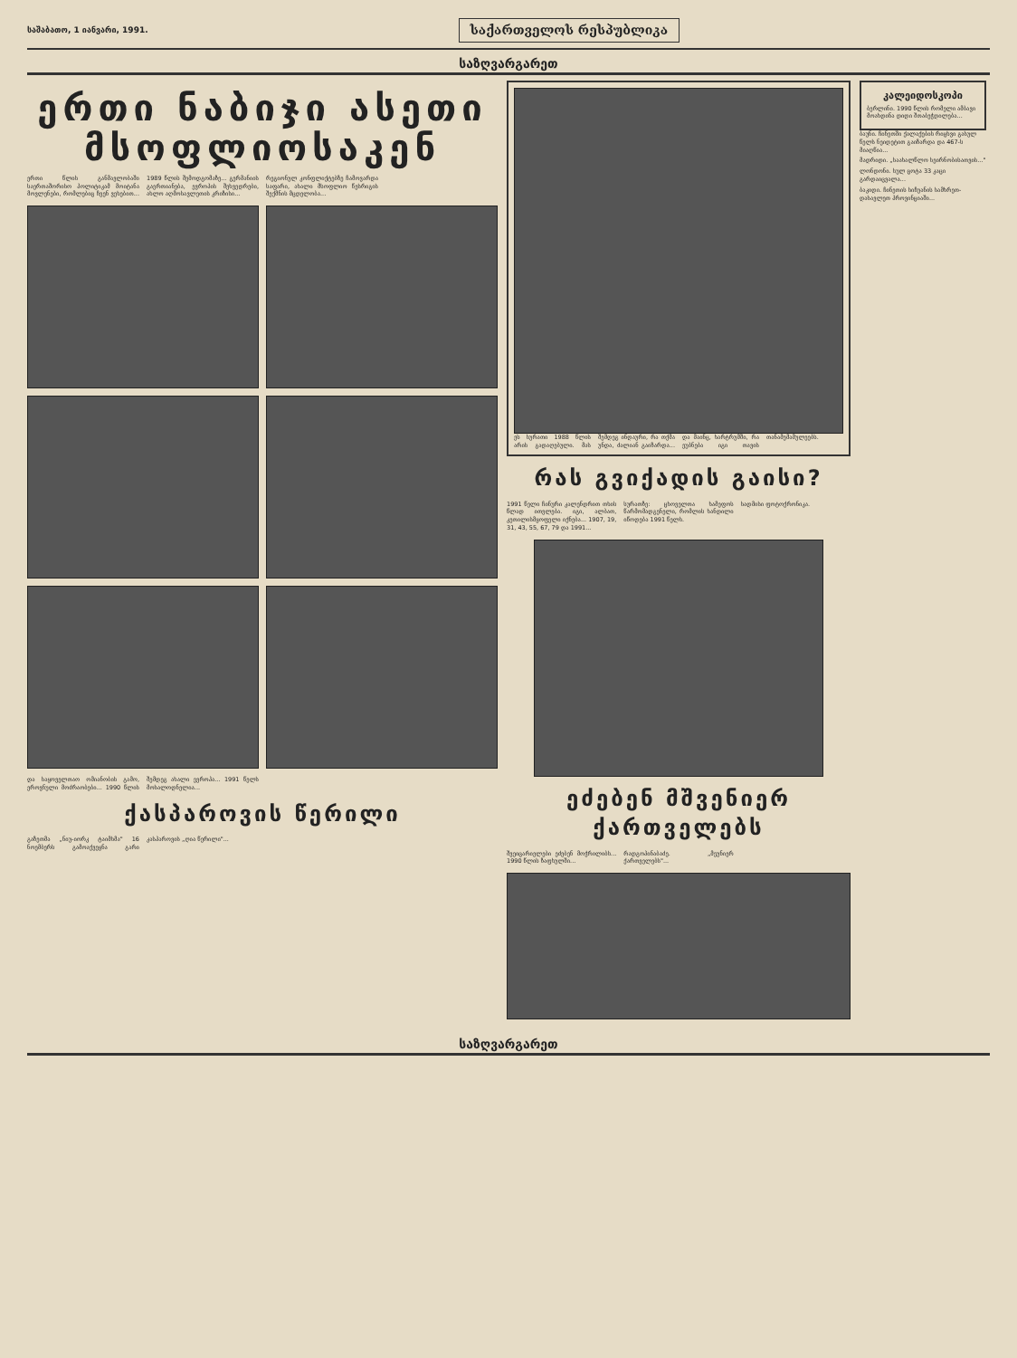საშაბათო, 1 იანვარი, 1991. საქართველოს რესპუბლიკა
საზღვარგარეთ
ერთი ნაბიჯი ასეთი მსოფლიოსაკენ
ერთი წლის განმავლობაში საერთაშორისო პოლიტიკამ მოიტანა მოვლენები, რომლებიც ჩვენ ვეხებით... 1989 წლის შემოდგომაზე... გერმანიის გაერთიანება, ევროპის შეხვედრები, ახლო აღმოსავლეთის კრიზისი...
რეგიონულ კონფლიქტებზე ჩამოვარდა საფარი, ახალი მსოფლიო წესრიგის შექმნის მცდელობა...
და საყოველთაო ომიანობის გამო, ეროვნული მოძრაობები... 1990 წლის შემდეგ ახალი ევროპა... 1991 წელს მოსალოდნელია...
ქასპაროვის წერილი
გაზეთმა „ნიუ-იორკ ტაიმსმა" 16 ნოემბერს გამოაქვეყნა გარი კასპაროვის „ღია წერილი"...
ეს სურათი 1988 წლის არის გადაღებული. მას შემდეგ ინდაური, რა თქმა უნდა, ძალიან გაიზარდა... და მაინც, ხარტრუმში, რა ეუბნება იგი თავის თანამემამულეებს.
რას გვიქადის გაისი?
1991 წელი ჩინური კალენდრით თხის წლად ითვლება. იგი, ალბათ, კეთილისმყოფელი იქნება... 1907, 19, 31, 43, 55, 67, 79 და 1991...
სურათზე: ცხოველთა ხამეფოს წარმომადგენელი, რომლის ხანდილი იწოდება 1991 წელს.
სადმისი ფოტოქრონიკა.
ეძებენ მშვენიერ ქართველებს
შვეიცარიელები ეძებენ მოჭრილიბს... 1990 წლის ზაფხულში...
რადგოპინაბაძე. „მეუნიერ ქართველებს"...
კალეიდოსკოპი
ბერლინი. 1990 წლის რომელი ამბავი მოახდინა დიდი შთაბეჭდილება...
ბაუნი. ჩინეთში ქალაქების რიცხვი გასულ წელს ნეიდეტით გაიზარდა და 467-ს მიაღწია...
მადრიდი. „საახალწლო სეირნობისათვის..."
ლონდონი. სულ ცოტა 33 კაცი გარდაიცვალა...
ბაკიდი. ჩინეთის სიჩუანის სამხრეთ-დასავლეთ პროვინციაში...
საზღვარგარეთ